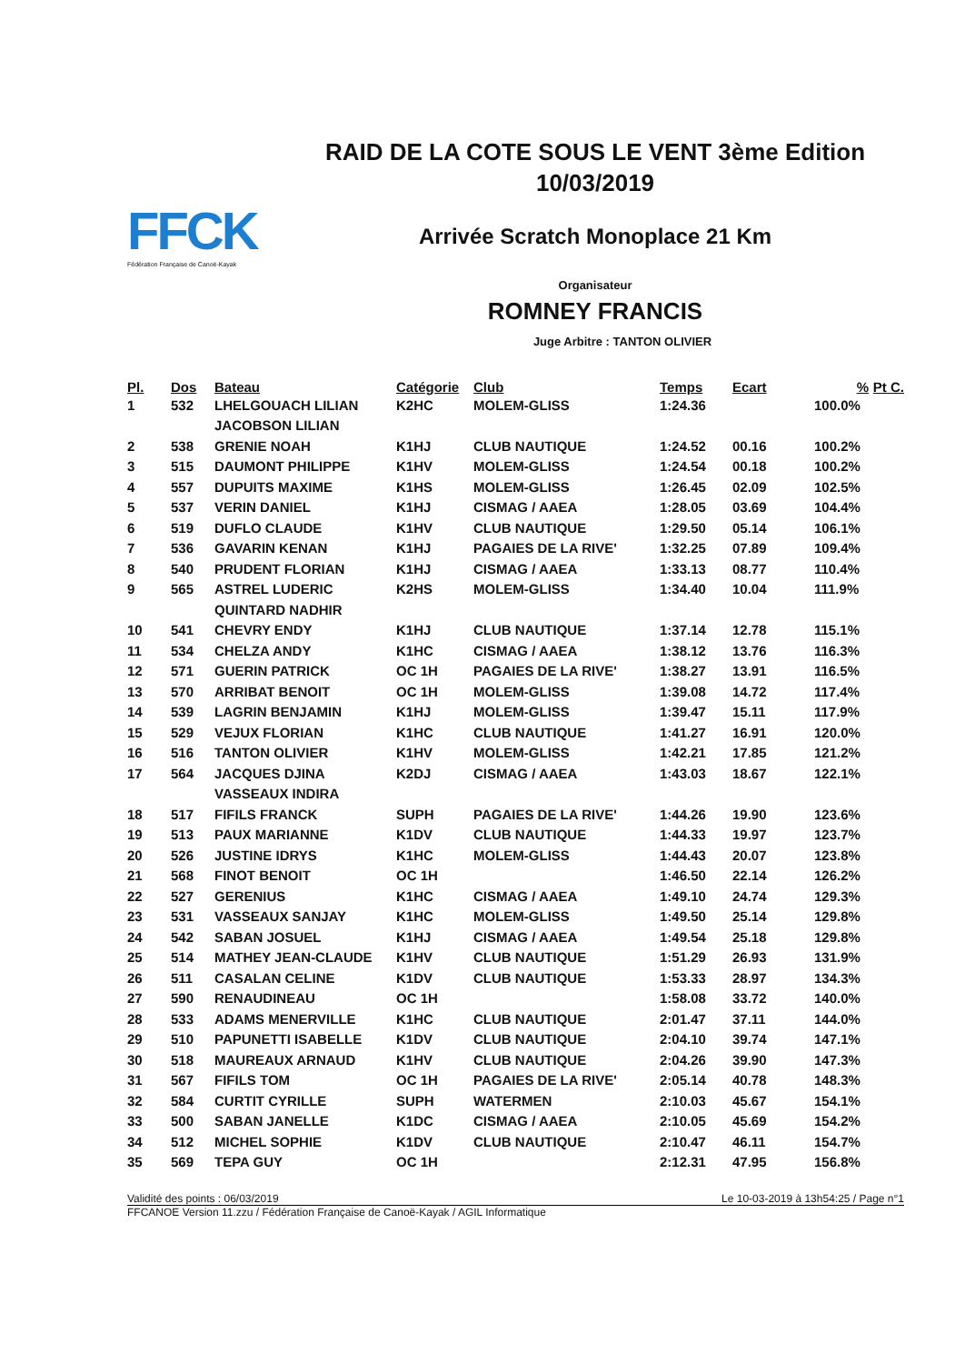FFCK
Fédération Française de Canoë-Kayak
RAID DE LA COTE SOUS LE VENT 3ème Edition
10/03/2019
Arrivée Scratch Monoplace 21 Km
Organisateur
ROMNEY FRANCIS
Juge Arbitre : TANTON OLIVIER
| Pl. | Dos | Bateau | Catégorie | Club | Temps | Ecart | % | Pt C. |
| --- | --- | --- | --- | --- | --- | --- | --- | --- |
| 1 | 532 | LHELGOUACH LILIAN | K2HC | MOLEM-GLISS | 1:24.36 | | 100.0% | |
| | | JACOBSON LILIAN | | | | | | |
| 2 | 538 | GRENIE NOAH | K1HJ | CLUB NAUTIQUE | 1:24.52 | 00.16 | 100.2% | |
| 3 | 515 | DAUMONT PHILIPPE | K1HV | MOLEM-GLISS | 1:24.54 | 00.18 | 100.2% | |
| 4 | 557 | DUPUITS MAXIME | K1HS | MOLEM-GLISS | 1:26.45 | 02.09 | 102.5% | |
| 5 | 537 | VERIN DANIEL | K1HJ | CISMAG / AAEA | 1:28.05 | 03.69 | 104.4% | |
| 6 | 519 | DUFLO CLAUDE | K1HV | CLUB NAUTIQUE | 1:29.50 | 05.14 | 106.1% | |
| 7 | 536 | GAVARIN KENAN | K1HJ | PAGAIES DE LA RIVE' | 1:32.25 | 07.89 | 109.4% | |
| 8 | 540 | PRUDENT FLORIAN | K1HJ | CISMAG / AAEA | 1:33.13 | 08.77 | 110.4% | |
| 9 | 565 | ASTREL LUDERIC | K2HS | MOLEM-GLISS | 1:34.40 | 10.04 | 111.9% | |
| | | QUINTARD NADHIR | | | | | | |
| 10 | 541 | CHEVRY ENDY | K1HJ | CLUB NAUTIQUE | 1:37.14 | 12.78 | 115.1% | |
| 11 | 534 | CHELZA ANDY | K1HC | CISMAG / AAEA | 1:38.12 | 13.76 | 116.3% | |
| 12 | 571 | GUERIN PATRICK | OC 1H | PAGAIES DE LA RIVE' | 1:38.27 | 13.91 | 116.5% | |
| 13 | 570 | ARRIBAT BENOIT | OC 1H | MOLEM-GLISS | 1:39.08 | 14.72 | 117.4% | |
| 14 | 539 | LAGRIN BENJAMIN | K1HJ | MOLEM-GLISS | 1:39.47 | 15.11 | 117.9% | |
| 15 | 529 | VEJUX FLORIAN | K1HC | CLUB NAUTIQUE | 1:41.27 | 16.91 | 120.0% | |
| 16 | 516 | TANTON OLIVIER | K1HV | MOLEM-GLISS | 1:42.21 | 17.85 | 121.2% | |
| 17 | 564 | JACQUES DJINA | K2DJ | CISMAG / AAEA | 1:43.03 | 18.67 | 122.1% | |
| | | VASSEAUX INDIRA | | | | | | |
| 18 | 517 | FIFILS FRANCK | SUPH | PAGAIES DE LA RIVE' | 1:44.26 | 19.90 | 123.6% | |
| 19 | 513 | PAUX MARIANNE | K1DV | CLUB NAUTIQUE | 1:44.33 | 19.97 | 123.7% | |
| 20 | 526 | JUSTINE IDRYS | K1HC | MOLEM-GLISS | 1:44.43 | 20.07 | 123.8% | |
| 21 | 568 | FINOT BENOIT | OC 1H | | 1:46.50 | 22.14 | 126.2% | |
| 22 | 527 | GERENIUS | K1HC | CISMAG / AAEA | 1:49.10 | 24.74 | 129.3% | |
| 23 | 531 | VASSEAUX SANJAY | K1HC | MOLEM-GLISS | 1:49.50 | 25.14 | 129.8% | |
| 24 | 542 | SABAN JOSUEL | K1HJ | CISMAG / AAEA | 1:49.54 | 25.18 | 129.8% | |
| 25 | 514 | MATHEY JEAN-CLAUDE | K1HV | CLUB NAUTIQUE | 1:51.29 | 26.93 | 131.9% | |
| 26 | 511 | CASALAN CELINE | K1DV | CLUB NAUTIQUE | 1:53.33 | 28.97 | 134.3% | |
| 27 | 590 | RENAUDINEAU | OC 1H | | 1:58.08 | 33.72 | 140.0% | |
| 28 | 533 | ADAMS MENERVILLE | K1HC | CLUB NAUTIQUE | 2:01.47 | 37.11 | 144.0% | |
| 29 | 510 | PAPUNETTI ISABELLE | K1DV | CLUB NAUTIQUE | 2:04.10 | 39.74 | 147.1% | |
| 30 | 518 | MAUREAUX ARNAUD | K1HV | CLUB NAUTIQUE | 2:04.26 | 39.90 | 147.3% | |
| 31 | 567 | FIFILS TOM | OC 1H | PAGAIES DE LA RIVE' | 2:05.14 | 40.78 | 148.3% | |
| 32 | 584 | CURTIT CYRILLE | SUPH | WATERMEN | 2:10.03 | 45.67 | 154.1% | |
| 33 | 500 | SABAN JANELLE | K1DC | CISMAG / AAEA | 2:10.05 | 45.69 | 154.2% | |
| 34 | 512 | MICHEL SOPHIE | K1DV | CLUB NAUTIQUE | 2:10.47 | 46.11 | 154.7% | |
| 35 | 569 | TEPA GUY | OC 1H | | 2:12.31 | 47.95 | 156.8% | |
Validité des points : 06/03/2019 Le 10-03-2019 à 13h54:25 / Page n°1
FFCANOE Version 11.zzu / Fédération Française de Canoë-Kayak / AGIL Informatique